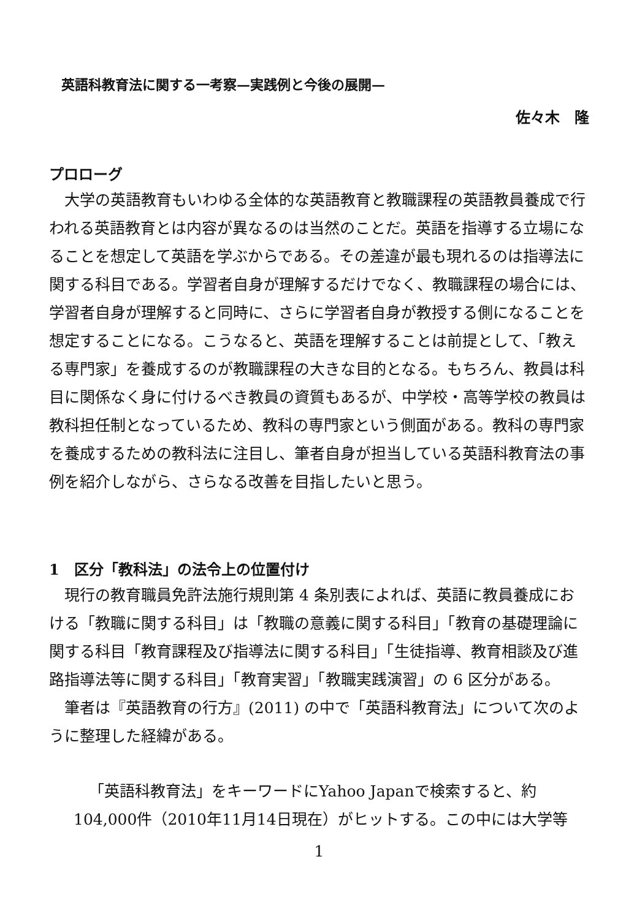英語科教育法に関する一考察—実践例と今後の展開—
佐々木　隆
プロローグ
大学の英語教育もいわゆる全体的な英語教育と教職課程の英語教員養成で行われる英語教育とは内容が異なるのは当然のことだ。英語を指導する立場になることを想定して英語を学ぶからである。その差違が最も現れるのは指導法に関する科目である。学習者自身が理解するだけでなく、教職課程の場合には、学習者自身が理解すると同時に、さらに学習者自身が教授する側になることを想定することになる。こうなると、英語を理解することは前提として、「教える専門家」を養成するのが教職課程の大きな目的となる。もちろん、教員は科目に関係なく身に付けるべき教員の資質もあるが、中学校・高等学校の教員は教科担任制となっているため、教科の専門家という側面がある。教科の専門家を養成するための教科法に注目し、筆者自身が担当している英語科教育法の事例を紹介しながら、さらなる改善を目指したいと思う。
1　区分「教科法」の法令上の位置付け
現行の教育職員免許法施行規則第 4 条別表によれば、英語に教員養成における「教職に関する科目」は「教職の意義に関する科目」「教育の基礎理論に関する科目「教育課程及び指導法に関する科目」「生徒指導、教育相談及び進路指導法等に関する科目」「教育実習」「教職実践演習」の 6 区分がある。
筆者は『英語教育の行方』(2011) の中で「英語科教育法」について次のように整理した経緯がある。
「英語科教育法」をキーワードにYahoo Japanで検索すると、約104,000件（2010年11月14日現在）がヒットする。この中には大学等
1